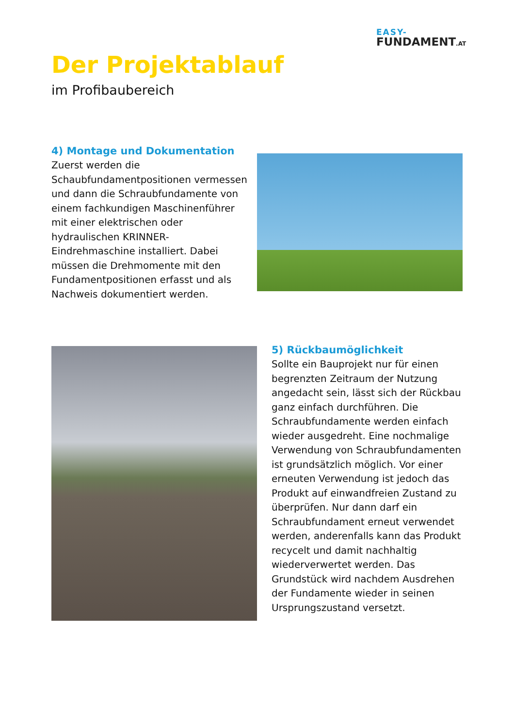EASY-
FUNDAMENT.AT
Der Projektablauf
im Profibaubereich
4) Montage und Dokumentation
Zuerst werden die Schaubfundamentpositionen vermessen und dann die Schraubfundamente von einem fachkundigen Maschinenführer mit einer elektrischen oder hydraulischen KRINNER-Eindrehmaschine installiert. Dabei müssen die Drehmomente mit den Fundamentpositionen erfasst und als Nachweis dokumentiert werden.
5) Rückbaumöglichkeit
Sollte ein Bauprojekt nur für einen begrenzten Zeitraum der Nutzung angedacht sein, lässt sich der Rückbau ganz einfach durchführen. Die Schraubfundamente werden einfach wieder ausgedreht. Eine nochmalige Verwendung von Schraubfundamenten ist grundsätzlich möglich. Vor einer erneuten Verwendung ist jedoch das Produkt auf einwandfreien Zustand zu überprüfen. Nur dann darf ein Schraubfundament erneut verwendet werden, anderenfalls kann das Produkt recycelt und damit nachhaltig wiederverwertet werden. Das Grundstück wird nachdem Ausdrehen der Fundamente wieder in seinen Ursprungszustand versetzt.